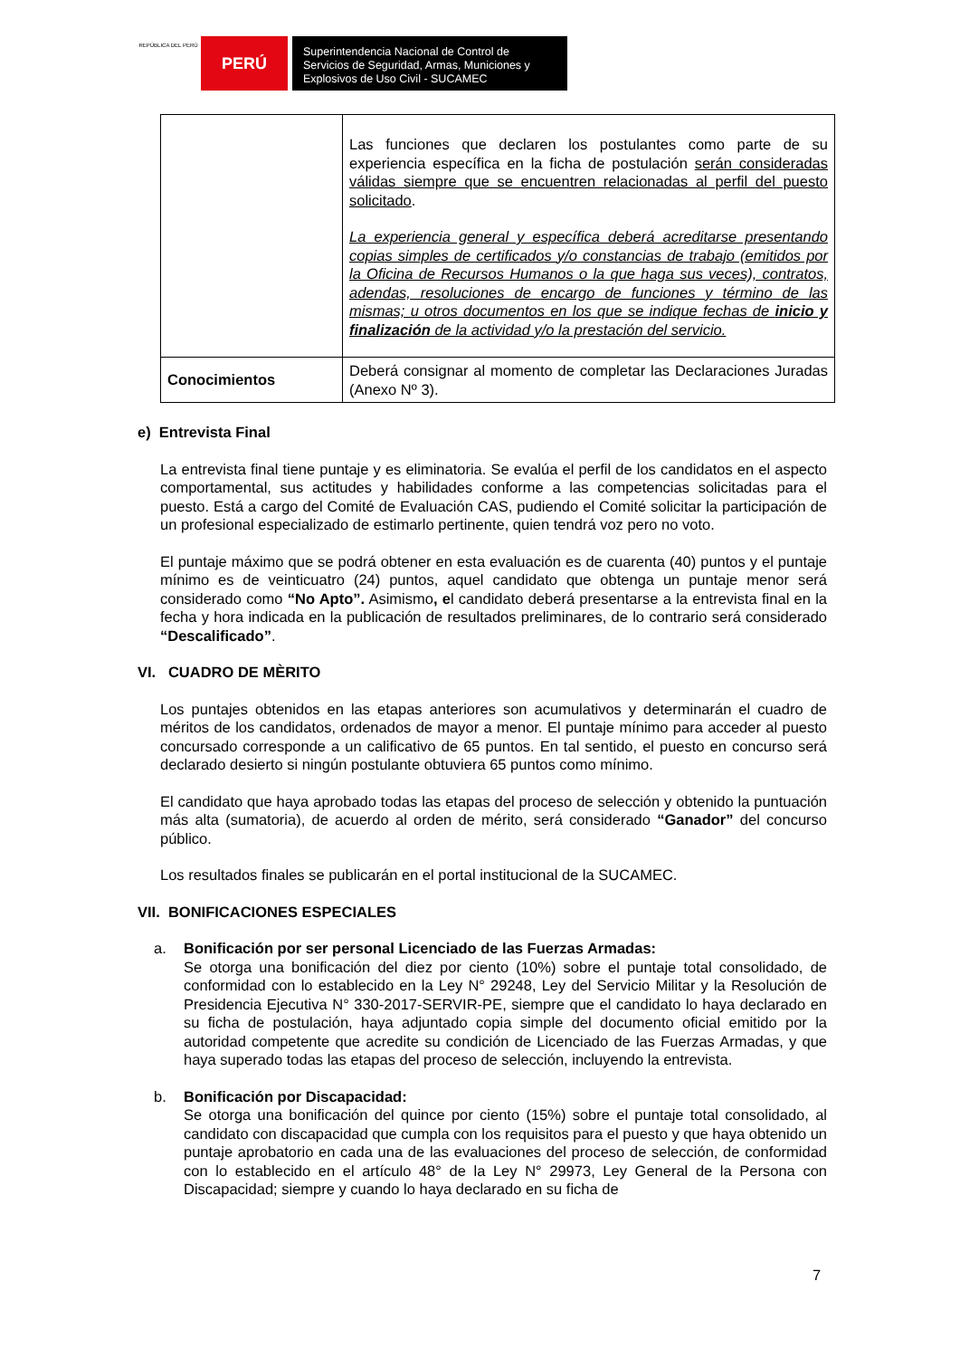REPÚBLICA DEL PERÚ
PERÚ
Superintendencia Nacional de Control de Servicios de Seguridad, Armas, Municiones y Explosivos de Uso Civil - SUCAMEC
| | Las funciones que declaren los postulantes como parte de su experiencia específica en la ficha de postulación serán consideradas válidas siempre que se encuentren relacionadas al perfil del puesto solicitado . La experiencia general y específica deberá acreditarse presentando copias simples de certificados y/o constancias de trabajo (emitidos por la Oficina de Recursos Humanos o la que haga sus veces), contratos, adendas, resoluciones de encargo de funciones y término de las mismas; u otros documentos en los que se indique fechas de inicio y finalización de la actividad y/o la prestación del servicio. |
| Conocimientos | Deberá consignar al momento de completar las Declaraciones Juradas (Anexo Nº 3). |
e) Entrevista Final
La entrevista final tiene puntaje y es eliminatoria. Se evalúa el perfil de los candidatos en el aspecto comportamental, sus actitudes y habilidades conforme a las competencias solicitadas para el puesto. Está a cargo del Comité de Evaluación CAS, pudiendo el Comité solicitar la participación de un profesional especializado de estimarlo pertinente, quien tendrá voz pero no voto.
El puntaje máximo que se podrá obtener en esta evaluación es de cuarenta (40) puntos y el puntaje mínimo es de veinticuatro (24) puntos, aquel candidato que obtenga un puntaje menor será considerado como “No Apto”. Asimismo, el candidato deberá presentarse a la entrevista final en la fecha y hora indicada en la publicación de resultados preliminares, de lo contrario será considerado “Descalificado”.
VI. CUADRO DE MÈRITO
Los puntajes obtenidos en las etapas anteriores son acumulativos y determinarán el cuadro de méritos de los candidatos, ordenados de mayor a menor. El puntaje mínimo para acceder al puesto concursado corresponde a un calificativo de 65 puntos. En tal sentido, el puesto en concurso será declarado desierto si ningún postulante obtuviera 65 puntos como mínimo.
El candidato que haya aprobado todas las etapas del proceso de selección y obtenido la puntuación más alta (sumatoria), de acuerdo al orden de mérito, será considerado “Ganador” del concurso público.
Los resultados finales se publicarán en el portal institucional de la SUCAMEC.
VII. BONIFICACIONES ESPECIALES
a. Bonificación por ser personal Licenciado de las Fuerzas Armadas:
Se otorga una bonificación del diez por ciento (10%) sobre el puntaje total consolidado, de conformidad con lo establecido en la Ley N° 29248, Ley del Servicio Militar y la Resolución de Presidencia Ejecutiva N° 330-2017-SERVIR-PE, siempre que el candidato lo haya declarado en su ficha de postulación, haya adjuntado copia simple del documento oficial emitido por la autoridad competente que acredite su condición de Licenciado de las Fuerzas Armadas, y que haya superado todas las etapas del proceso de selección, incluyendo la entrevista.
b. Bonificación por Discapacidad:
Se otorga una bonificación del quince por ciento (15%) sobre el puntaje total consolidado, al candidato con discapacidad que cumpla con los requisitos para el puesto y que haya obtenido un puntaje aprobatorio en cada una de las evaluaciones del proceso de selección, de conformidad con lo establecido en el artículo 48° de la Ley N° 29973, Ley General de la Persona con Discapacidad; siempre y cuando lo haya declarado en su ficha de
7